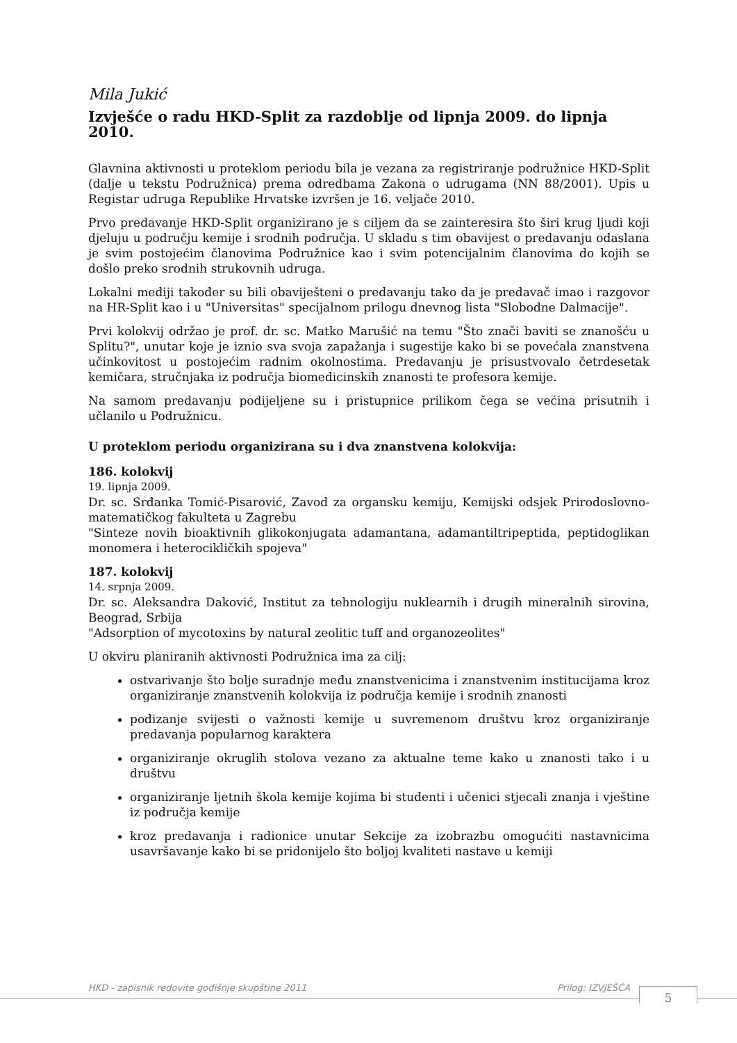Mila Jukić
Izvješće o radu HKD-Split za razdoblje od lipnja 2009. do lipnja 2010.
Glavnina aktivnosti u proteklom periodu bila je vezana za registriranje podružnice HKD-Split (dalje u tekstu Podružnica) prema odredbama Zakona o udrugama (NN 88/2001). Upis u Registar udruga Republike Hrvatske izvršen je 16. veljače 2010.
Prvo predavanje HKD-Split organizirano je s ciljem da se zainteresira što širi krug ljudi koji djeluju u području kemije i srodnih područja. U skladu s tim obavijest o predavanju odaslana je svim postojećim članovima Podružnice kao i svim potencijalnim članovima do kojih se došlo preko srodnih strukovnih udruga.
Lokalni mediji također su bili obaviješteni o predavanju tako da je predavač imao i razgovor na HR-Split kao i u "Universitas" specijalnom prilogu dnevnog lista "Slobodne Dalmacije".
Prvi kolokvij održao je prof. dr. sc. Matko Marušić na temu "Što znači baviti se znanošću u Splitu?", unutar koje je iznio sva svoja zapažanja i sugestije kako bi se povećala znanstvena učinkovitost u postojećim radnim okolnostima. Predavanju je prisustvovalo četrdesetak kemičara, stručnjaka iz područja biomedicinskih znanosti te profesora kemije.
Na samom predavanju podijeljene su i pristupnice prilikom čega se većina prisutnih i učlanilo u Podružnicu.
U proteklom periodu organizirana su i dva znanstvena kolokvija:
186. kolokvij
19. lipnja 2009.
Dr. sc. Srđanka Tomić-Pisarović, Zavod za organsku kemiju, Kemijski odsjek Prirodoslovno-matematičkog fakulteta u Zagrebu
"Sinteze novih bioaktivnih glikokonjugata adamantana, adamantiltripeptida, peptidoglikan monomera i heterocikličkih spojeva"
187. kolokvij
14. srpnja 2009.
Dr. sc. Aleksandra Daković, Institut za tehnologiju nuklearnih i drugih mineralnih sirovina, Beograd, Srbija
"Adsorption of mycotoxins by natural zeolitic tuff and organozeolites"
U okviru planiranih aktivnosti Podružnica ima za cilj:
ostvarivanje što bolje suradnje među znanstvenicima i znanstvenim institucijama kroz organiziranje znanstvenih kolokvija iz područja kemije i srodnih znanosti
podizanje svijesti o važnosti kemije u suvremenom društvu kroz organiziranje predavanja popularnog karaktera
organiziranje okruglih stolova vezano za aktualne teme kako u znanosti tako i u društvu
organiziranje ljetnih škola kemije kojima bi studenti i učenici stjecali znanja i vještine iz područja kemije
kroz predavanja i radionice unutar Sekcije za izobrazbu omogućiti nastavnicima usavršavanje kako bi se pridonijelo što boljoj kvaliteti nastave u kemiji
HKD - zapisnik redovite godišnje skupštine 2011 Prilog: IZVJEŠĆA 5